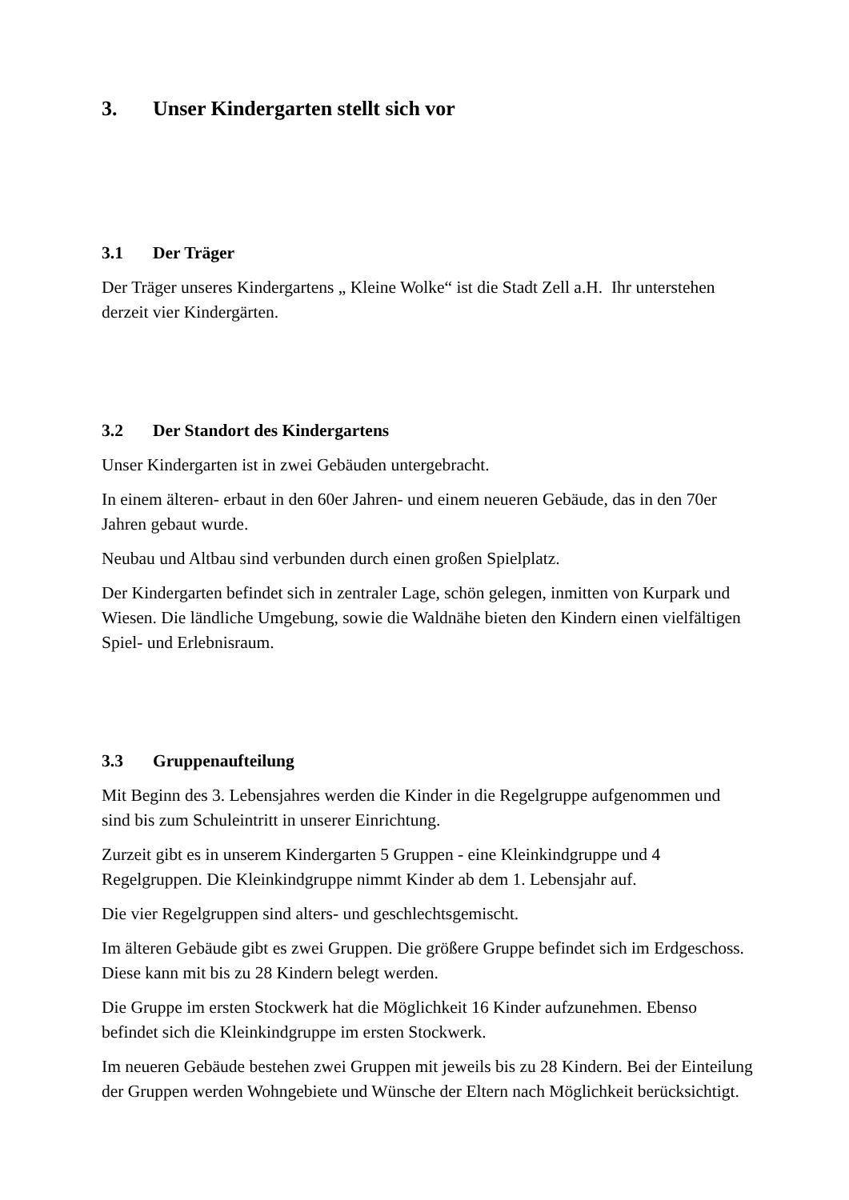3. Unser Kindergarten stellt sich vor
3.1 Der Träger
Der Träger unseres Kindergartens „ Kleine Wolke“ ist die Stadt Zell a.H. Ihr unterstehen derzeit vier Kindergärten.
3.2 Der Standort des Kindergartens
Unser Kindergarten ist in zwei Gebäuden untergebracht.
In einem älteren- erbaut in den 60er Jahren- und einem neueren Gebäude, das in den 70er Jahren gebaut wurde.
Neubau und Altbau sind verbunden durch einen großen Spielplatz.
Der Kindergarten befindet sich in zentraler Lage, schön gelegen, inmitten von Kurpark und Wiesen. Die ländliche Umgebung, sowie die Waldnähe bieten den Kindern einen vielfältigen Spiel- und Erlebnisraum.
3.3 Gruppenaufteilung
Mit Beginn des 3. Lebensjahres werden die Kinder in die Regelgruppe aufgenommen und sind bis zum Schuleintritt in unserer Einrichtung.
Zurzeit gibt es in unserem Kindergarten 5 Gruppen - eine Kleinkindgruppe und 4 Regelgruppen. Die Kleinkindgruppe nimmt Kinder ab dem 1. Lebensjahr auf.
Die vier Regelgruppen sind alters- und geschlechtsgemischt.
Im älteren Gebäude gibt es zwei Gruppen. Die größere Gruppe befindet sich im Erdgeschoss. Diese kann mit bis zu 28 Kindern belegt werden.
Die Gruppe im ersten Stockwerk hat die Möglichkeit 16 Kinder aufzunehmen. Ebenso befindet sich die Kleinkindgruppe im ersten Stockwerk.
Im neueren Gebäude bestehen zwei Gruppen mit jeweils bis zu 28 Kindern. Bei der Einteilung der Gruppen werden Wohngebiete und Wünsche der Eltern nach Möglichkeit berücksichtigt.